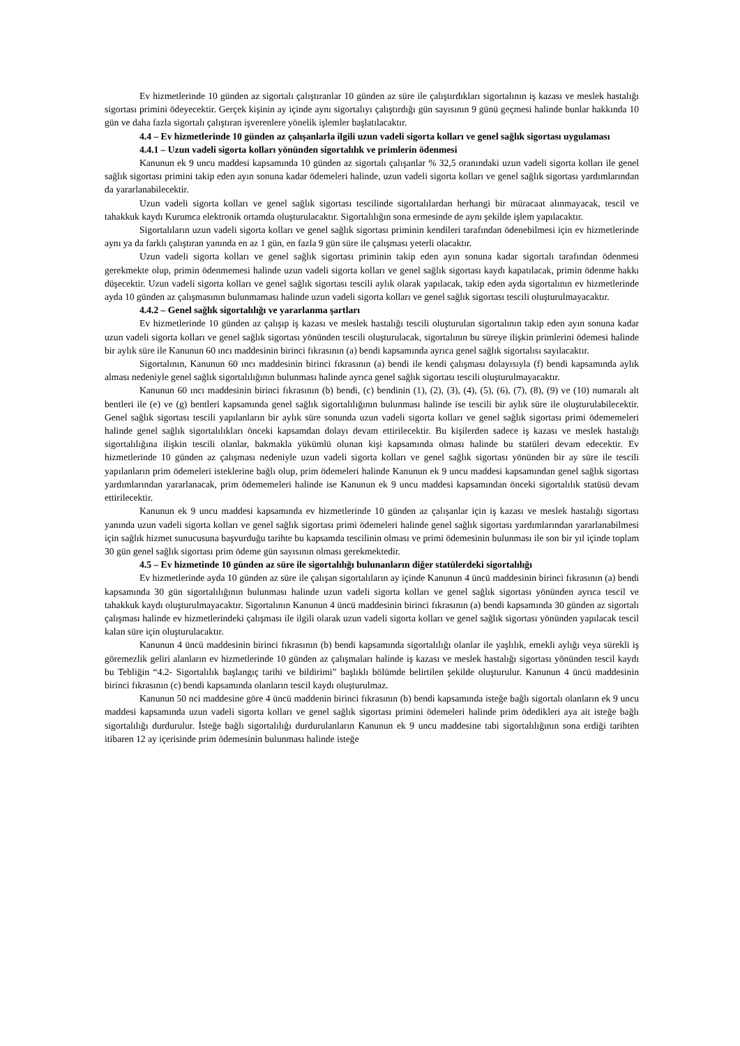Ev hizmetlerinde 10 günden az sigortalı çalıştıranlar 10 günden az süre ile çalıştırdıkları sigortalının iş kazası ve meslek hastalığı sigortası primini ödeyecektir. Gerçek kişinin ay içinde aynı sigortalıyı çalıştırdığı gün sayısının 9 günü geçmesi halinde bunlar hakkında 10 gün ve daha fazla sigortalı çalıştıran işverenlere yönelik işlemler başlatılacaktır.
4.4 – Ev hizmetlerinde 10 günden az çalışanlarla ilgili uzun vadeli sigorta kolları ve genel sağlık sigortası uygulaması
4.4.1 – Uzun vadeli sigorta kolları yönünden sigortalılık ve primlerin ödenmesi
Kanunun ek 9 uncu maddesi kapsamında 10 günden az sigortalı çalışanlar % 32,5 oranındaki uzun vadeli sigorta kolları ile genel sağlık sigortası primini takip eden ayın sonuna kadar ödemeleri halinde, uzun vadeli sigorta kolları ve genel sağlık sigortası yardımlarından da yararlanabilecektir.
Uzun vadeli sigorta kolları ve genel sağlık sigortası tescilinde sigortalılardan herhangi bir müracaat alınmayacak, tescil ve tahakkuk kaydı Kurumca elektronik ortamda oluşturulacaktır. Sigortalılığın sona ermesinde de aynı şekilde işlem yapılacaktır.
Sigortalıların uzun vadeli sigorta kolları ve genel sağlık sigortası priminin kendileri tarafından ödenebilmesi için ev hizmetlerinde aynı ya da farklı çalıştıran yanında en az 1 gün, en fazla 9 gün süre ile çalışması yeterli olacaktır.
Uzun vadeli sigorta kolları ve genel sağlık sigortası priminin takip eden ayın sonuna kadar sigortalı tarafından ödenmesi gerekmekte olup, primin ödenmemesi halinde uzun vadeli sigorta kolları ve genel sağlık sigortası kaydı kapatılacak, primin ödenme hakkı düşecektir. Uzun vadeli sigorta kolları ve genel sağlık sigortası tescili aylık olarak yapılacak, takip eden ayda sigortalının ev hizmetlerinde ayda 10 günden az çalışmasının bulunmaması halinde uzun vadeli sigorta kolları ve genel sağlık sigortası tescili oluşturulmayacaktır.
4.4.2 – Genel sağlık sigortalılığı ve yararlanma şartları
Ev hizmetlerinde 10 günden az çalışıp iş kazası ve meslek hastalığı tescili oluşturulan sigortalının takip eden ayın sonuna kadar uzun vadeli sigorta kolları ve genel sağlık sigortası yönünden tescili oluşturulacak, sigortalının bu süreye ilişkin primlerini ödemesi halinde bir aylık süre ile Kanunun 60 ıncı maddesinin birinci fıkrasının (a) bendi kapsamında ayrıca genel sağlık sigortalısı sayılacaktır.
Sigortalının, Kanunun 60 ıncı maddesinin birinci fıkrasının (a) bendi ile kendi çalışması dolayısıyla (f) bendi kapsamında aylık alması nedeniyle genel sağlık sigortalılığının bulunması halinde ayrıca genel sağlık sigortası tescili oluşturulmayacaktır.
Kanunun 60 ıncı maddesinin birinci fıkrasının (b) bendi, (c) bendinin (1), (2), (3), (4), (5), (6), (7), (8), (9) ve (10) numaralı alt bentleri ile (e) ve (g) bentleri kapsamında genel sağlık sigortalılığının bulunması halinde ise tescili bir aylık süre ile oluşturulabilecektir. Genel sağlık sigortası tescili yapılanların bir aylık süre sonunda uzun vadeli sigorta kolları ve genel sağlık sigortası primi ödememeleri halinde genel sağlık sigortalılıkları önceki kapsamdan dolayı devam ettirilecektir. Bu kişilerden sadece iş kazası ve meslek hastalığı sigortalılığına ilişkin tescili olanlar, bakmakla yükümlü olunan kişi kapsamında olması halinde bu statüleri devam edecektir. Ev hizmetlerinde 10 günden az çalışması nedeniyle uzun vadeli sigorta kolları ve genel sağlık sigortası yönünden bir ay süre ile tescili yapılanların prim ödemeleri isteklerine bağlı olup, prim ödemeleri halinde Kanunun ek 9 uncu maddesi kapsamından genel sağlık sigortası yardımlarından yararlanacak, prim ödememeleri halinde ise Kanunun ek 9 uncu maddesi kapsamından önceki sigortalılık statüsü devam ettirilecektir.
Kanunun ek 9 uncu maddesi kapsamında ev hizmetlerinde 10 günden az çalışanlar için iş kazası ve meslek hastalığı sigortası yanında uzun vadeli sigorta kolları ve genel sağlık sigortası primi ödemeleri halinde genel sağlık sigortası yardımlarından yararlanabilmesi için sağlık hizmet sunucusuna başvurduğu tarihte bu kapsamda tescilinin olması ve primi ödemesinin bulunması ile son bir yıl içinde toplam 30 gün genel sağlık sigortası prim ödeme gün sayısının olması gerekmektedir.
4.5 – Ev hizmetinde 10 günden az süre ile sigortalılığı bulunanların diğer statülerdeki sigortalılığı
Ev hizmetlerinde ayda 10 günden az süre ile çalışan sigortalıların ay içinde Kanunun 4 üncü maddesinin birinci fıkrasının (a) bendi kapsamında 30 gün sigortalılığının bulunması halinde uzun vadeli sigorta kolları ve genel sağlık sigortası yönünden ayrıca tescil ve tahakkuk kaydı oluşturulmayacaktır. Sigortalının Kanunun 4 üncü maddesinin birinci fıkrasının (a) bendi kapsamında 30 günden az sigortalı çalışması halinde ev hizmetlerindeki çalışması ile ilgili olarak uzun vadeli sigorta kolları ve genel sağlık sigortası yönünden yapılacak tescil kalan süre için oluşturulacaktır.
Kanunun 4 üncü maddesinin birinci fıkrasının (b) bendi kapsamında sigortalılığı olanlar ile yaşlılık, emekli aylığı veya sürekli iş göremezlik geliri alanların ev hizmetlerinde 10 günden az çalışmaları halinde iş kazası ve meslek hastalığı sigortası yönünden tescil kaydı bu Tebliğin “4.2- Sigortalılık başlangıç tarihi ve bildirimi” başlıklı bölümde belirtilen şekilde oluşturulur. Kanunun 4 üncü maddesinin birinci fıkrasının (c) bendi kapsamında olanların tescil kaydı oluşturulmaz.
Kanunun 50 nci maddesine göre 4 üncü maddenin birinci fıkrasının (b) bendi kapsamında isteğe bağlı sigortalı olanların ek 9 uncu maddesi kapsamında uzun vadeli sigorta kolları ve genel sağlık sigortası primini ödemeleri halinde prim ödedikleri aya ait isteğe bağlı sigortalılığı durdurulur. İsteğe bağlı sigortalılığı durdurulanların Kanunun ek 9 uncu maddesine tabi sigortalılığının sona erdiği tarihten itibaren 12 ay içerisinde prim ödemesinin bulunması halinde isteğe